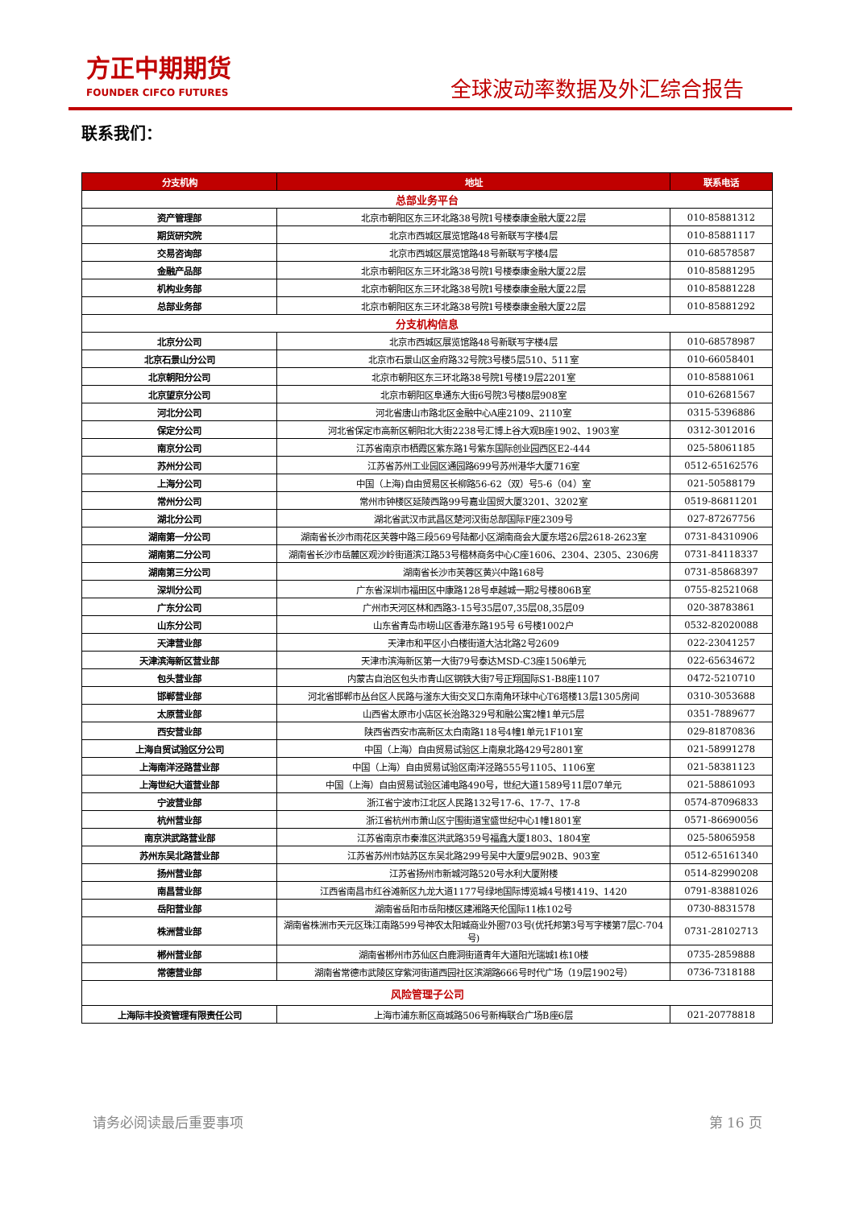方正中期期货
FOUNDER CIFCO FUTURES
全球波动率数据及外汇综合报告
联系我们：
| 分支机构 | 地址 | 联系电话 |
| --- | --- | --- |
| 总部业务平台 | | |
| 资产管理部 | 北京市朝阳区东三环北路38号院1号楼泰康金融大厦22层 | 010-85881312 |
| 期货研究院 | 北京市西城区展览馆路48号新联写字楼4层 | 010-85881117 |
| 交易咨询部 | 北京市西城区展览馆路48号新联写字楼4层 | 010-68578587 |
| 金融产品部 | 北京市朝阳区东三环北路38号院1号楼泰康金融大厦22层 | 010-85881295 |
| 机构业务部 | 北京市朝阳区东三环北路38号院1号楼泰康金融大厦22层 | 010-85881228 |
| 总部业务部 | 北京市朝阳区东三环北路38号院1号楼泰康金融大厦22层 | 010-85881292 |
| 分支机构信息 | | |
| 北京分公司 | 北京市西城区展览馆路48号新联写字楼4层 | 010-68578987 |
| 北京石景山分公司 | 北京市石景山区金府路32号院3号楼5层510、511室 | 010-66058401 |
| 北京朝阳分公司 | 北京市朝阳区东三环北路38号院1号楼19层2201室 | 010-85881061 |
| 北京望京分公司 | 北京市朝阳区阜通东大街6号院3号楼8层908室 | 010-62681567 |
| 河北分公司 | 河北省唐山市路北区金融中心A座2109、2110室 | 0315-5396886 |
| 保定分公司 | 河北省保定市高新区朝阳北大街2238号汇博上谷大观B座1902、1903室 | 0312-3012016 |
| 南京分公司 | 江苏省南京市栖霞区紫东路1号紫东国际创业园西区E2-444 | 025-58061185 |
| 苏州分公司 | 江苏省苏州工业园区通园路699号苏州港华大厦716室 | 0512-65162576 |
| 上海分公司 | 中国（上海)自由贸易区长柳路56-62（双）号5-6（04）室 | 021-50588179 |
| 常州分公司 | 常州市钟楼区延陵西路99号嘉业国贸大厦3201、3202室 | 0519-86811201 |
| 湖北分公司 | 湖北省武汉市武昌区楚河汉街总部国际F座2309号 | 027-87267756 |
| 湖南第一分公司 | 湖南省长沙市雨花区芙蓉中路三段569号陆都小区湖南商会大厦东塔26层2618-2623室 | 0731-84310906 |
| 湖南第二分公司 | 湖南省长沙市岳麓区观沙岭街道滨江路53号楷林商务中心C座1606、2304、2305、2306房 | 0731-84118337 |
| 湖南第三分公司 | 湖南省长沙市芙蓉区黄兴中路168号 | 0731-85868397 |
| 深圳分公司 | 广东省深圳市福田区中康路128号卓越城一期2号楼806B室 | 0755-82521068 |
| 广东分公司 | 广州市天河区林和西路3-15号35层07,35层08,35层09 | 020-38783861 |
| 山东分公司 | 山东省青岛市崂山区香港东路195号 6号楼1002户 | 0532-82020088 |
| 天津营业部 | 天津市和平区小白楼街道大沽北路2号2609 | 022-23041257 |
| 天津滨海新区营业部 | 天津市滨海新区第一大街79号泰达MSD-C3座1506单元 | 022-65634672 |
| 包头营业部 | 内蒙古自治区包头市青山区钢铁大街7号正翔国际S1-B8座1107 | 0472-5210710 |
| 邯郸营业部 | 河北省邯郸市丛台区人民路与滏东大街交叉口东南角环球中心T6塔楼13层1305房间 | 0310-3053688 |
| 太原营业部 | 山西省太原市小店区长治路329号和融公寓2幢1单元5层 | 0351-7889677 |
| 西安营业部 | 陕西省西安市高新区太白南路118号4幢1单元1F101室 | 029-81870836 |
| 上海自贸试验区分公司 | 中国（上海）自由贸易试验区上南泉北路429号2801室 | 021-58991278 |
| 上海南洋泾路营业部 | 中国（上海）自由贸易试验区南洋泾路555号1105、1106室 | 021-58381123 |
| 上海世纪大道营业部 | 中国（上海）自由贸易试验区浦电路490号，世纪大道1589号11层07单元 | 021-58861093 |
| 宁波营业部 | 浙江省宁波市江北区人民路132号17-6、17-7、17-8 | 0574-87096833 |
| 杭州营业部 | 浙江省杭州市萧山区宁围街道宝盛世纪中心1幢1801室 | 0571-86690056 |
| 南京洪武路营业部 | 江苏省南京市秦淮区洪武路359号福鑫大厦1803、1804室 | 025-58065958 |
| 苏州东吴北路营业部 | 江苏省苏州市姑苏区东吴北路299号吴中大厦9层902B、903室 | 0512-65161340 |
| 扬州营业部 | 江苏省扬州市新城河路520号水利大厦附楼 | 0514-82990208 |
| 南昌营业部 | 江西省南昌市红谷滩新区九龙大道1177号绿地国际博览城4号楼1419、1420 | 0791-83881026 |
| 岳阳营业部 | 湖南省岳阳市岳阳楼区建湘路天伦国际11栋102号 | 0730-8831578 |
| 株洲营业部 | 湖南省株洲市天元区珠江南路599号神农太阳城商业外圈703号(优托邦第3号写字楼第7层C-704号) | 0731-28102713 |
| 郴州营业部 | 湖南省郴州市苏仙区白鹿洞街道青年大道阳光瑞城1栋10楼 | 0735-2859888 |
| 常德营业部 | 湖南省常德市武陵区穿紫河街道西园社区滨湖路666号时代广场（19层1902号） | 0736-7318188 |
| 风险管理子公司 | | |
| 上海际丰投资管理有限责任公司 | 上海市浦东新区商城路506号新梅联合广场B座6层 | 021-20778818 |
请务必阅读最后重要事项 第 16 页